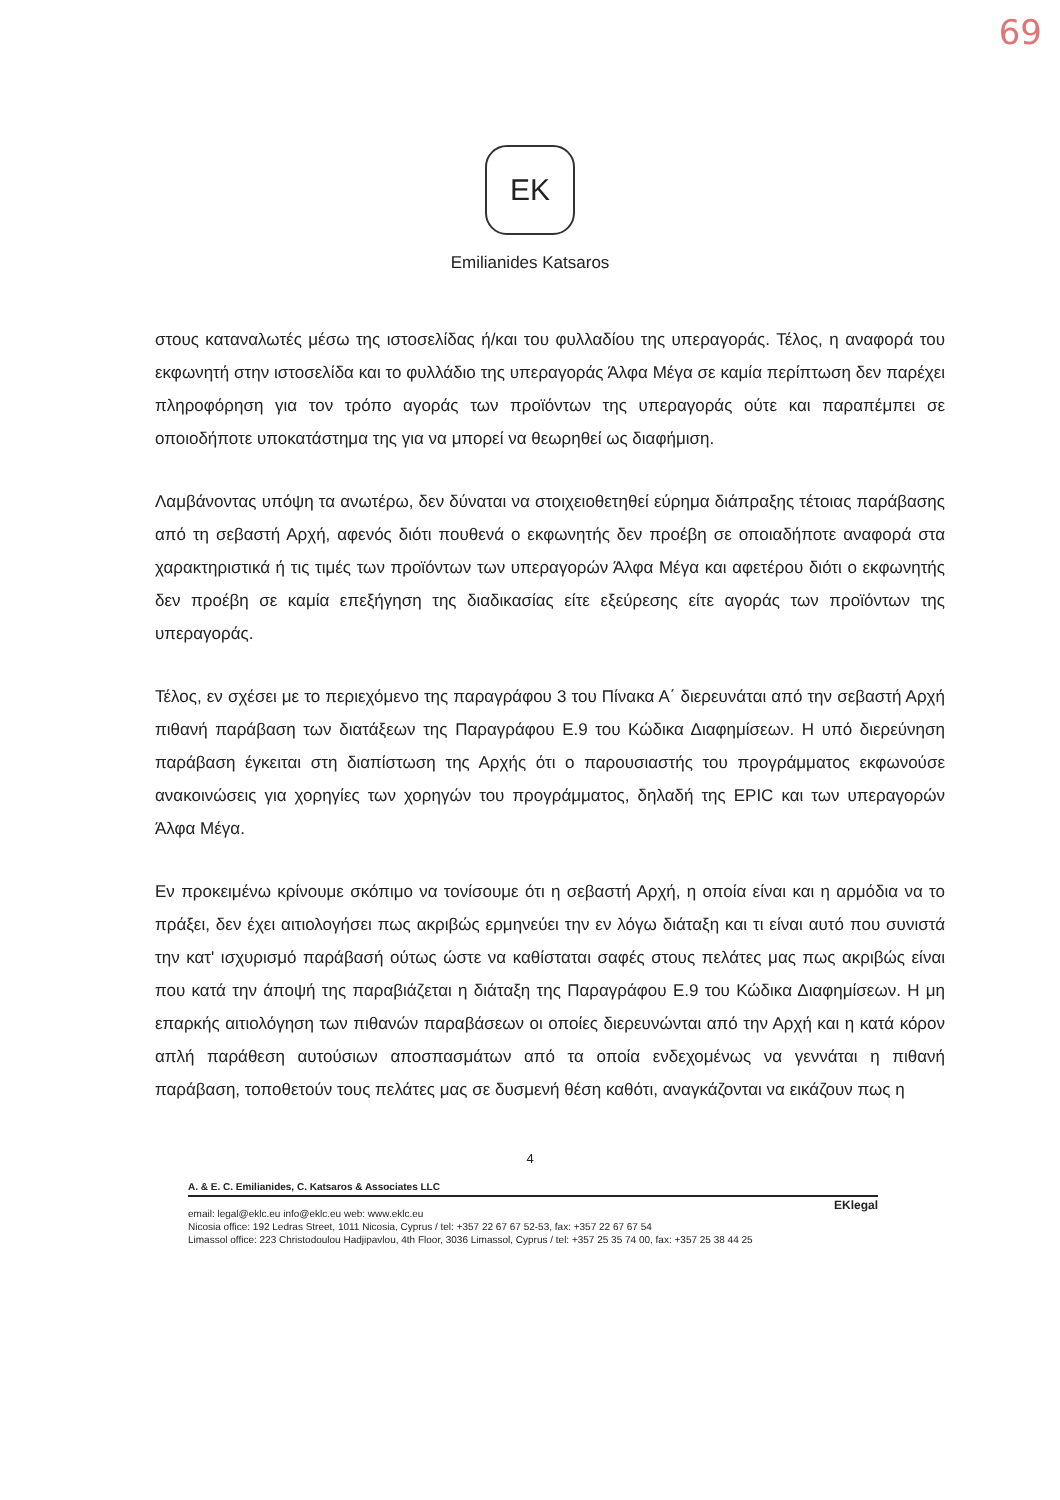69
EK
Emilianides Katsaros
στους καταναλωτές μέσω της ιστοσελίδας ή/και του φυλλαδίου της υπεραγοράς. Τέλος, η αναφορά του εκφωνητή στην ιστοσελίδα και το φυλλάδιο της υπεραγοράς Άλφα Μέγα σε καμία περίπτωση δεν παρέχει πληροφόρηση για τον τρόπο αγοράς των προϊόντων της υπεραγοράς ούτε και παραπέμπει σε οποιοδήποτε υποκατάστημα της για να μπορεί να θεωρηθεί ως διαφήμιση.
Λαμβάνοντας υπόψη τα ανωτέρω, δεν δύναται να στοιχειοθετηθεί εύρημα διάπραξης τέτοιας παράβασης από τη σεβαστή Αρχή, αφενός διότι πουθενά ο εκφωνητής δεν προέβη σε οποιαδήποτε αναφορά στα χαρακτηριστικά ή τις τιμές των προϊόντων των υπεραγορών Άλφα Μέγα και αφετέρου διότι ο εκφωνητής δεν προέβη σε καμία επεξήγηση της διαδικασίας είτε εξεύρεσης είτε αγοράς των προϊόντων της υπεραγοράς.
Τέλος, εν σχέσει με το περιεχόμενο της παραγράφου 3 του Πίνακα Α΄ διερευνάται από την σεβαστή Αρχή πιθανή παράβαση των διατάξεων της Παραγράφου Ε.9 του Κώδικα Διαφημίσεων. Η υπό διερεύνηση παράβαση έγκειται στη διαπίστωση της Αρχής ότι ο παρουσιαστής του προγράμματος εκφωνούσε ανακοινώσεις για χορηγίες των χορηγών του προγράμματος, δηλαδή της EPIC και των υπεραγορών Άλφα Μέγα.
Εν προκειμένω κρίνουμε σκόπιμο να τονίσουμε ότι η σεβαστή Αρχή, η οποία είναι και η αρμόδια να το πράξει, δεν έχει αιτιολογήσει πως ακριβώς ερμηνεύει την εν λόγω διάταξη και τι είναι αυτό που συνιστά την κατ' ισχυρισμό παράβασή ούτως ώστε να καθίσταται σαφές στους πελάτες μας πως ακριβώς είναι που κατά την άποψή της παραβιάζεται η διάταξη της Παραγράφου Ε.9 του Κώδικα Διαφημίσεων. Η μη επαρκής αιτιολόγηση των πιθανών παραβάσεων οι οποίες διερευνώνται από την Αρχή και η κατά κόρον απλή παράθεση αυτούσιων αποσπασμάτων από τα οποία ενδεχομένως να γεννάται η πιθανή παράβαση, τοποθετούν τους πελάτες μας σε δυσμενή θέση καθότι, αναγκάζονται να εικάζουν πως η
4
A. & E. C. Emilianides, C. Katsaros & Associates LLC
EKlegal
email: legal@eklc.eu info@eklc.eu web: www.eklc.eu
Nicosia office: 192 Ledras Street, 1011 Nicosia, Cyprus / tel: +357 22 67 67 52-53, fax: +357 22 67 67 54
Limassol office: 223 Christodoulou Hadjipavlou, 4th Floor, 3036 Limassol, Cyprus / tel: +357 25 35 74 00, fax: +357 25 38 44 25